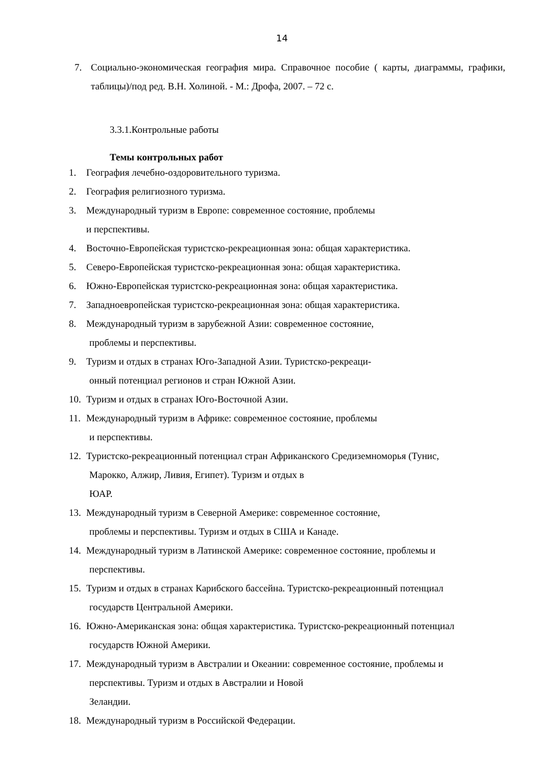14
7. Социально-экономическая география мира. Справочное пособие ( карты, диаграммы, графики, таблицы)/под ред. В.Н. Холиной. - М.: Дрофа, 2007. – 72 с.
3.3.1.Контрольные работы
Темы контрольных работ
1. География лечебно-оздоровительного туризма.
2. География религиозного туризма.
3. Международный туризм в Европе: современное состояние, проблемы
и перспективы.
4. Восточно-Европейская туристско-рекреационная зона: общая характеристика.
5. Северо-Европейская туристско-рекреационная зона: общая характеристика.
6. Южно-Европейская туристско-рекреационная зона: общая характеристика.
7. Западноевропейская туристско-рекреационная зона: общая характеристика.
8. Международный туризм в зарубежной Азии: современное состояние,
проблемы и перспективы.
9. Туризм и отдых в странах Юго-Западной Азии. Туристско-рекреаци-
онный потенциал регионов и стран Южной Азии.
10. Туризм и отдых в странах Юго-Восточной Азии.
11.
Международный туризм в Африке: современное состояние, проблемы
и перспективы.
12.
Туристско-рекреационный потенциал стран Африканского Средиземноморья (Тунис,
Марокко, Алжир, Ливия, Египет). Туризм и отдых в
ЮАР.
13.
Международный туризм в Северной Америке: современное состояние,
проблемы и перспективы. Туризм и отдых в США и Канаде.
14.
Международный туризм в Латинской Америке: современное состояние, проблемы и
перспективы.
15.
Туризм и отдых в странах Карибского бассейна. Туристско-рекреационный потенциал
государств Центральной Америки.
16.
Южно-Американская зона: общая характеристика. Туристско-рекреационный потенциал
государств Южной Америки.
17.
Международный туризм в Австралии и Океании: современное состояние, проблемы и
перспективы. Туризм и отдых в Австралии и Новой
Зеландии.
18. Международный туризм в Российской Федерации.